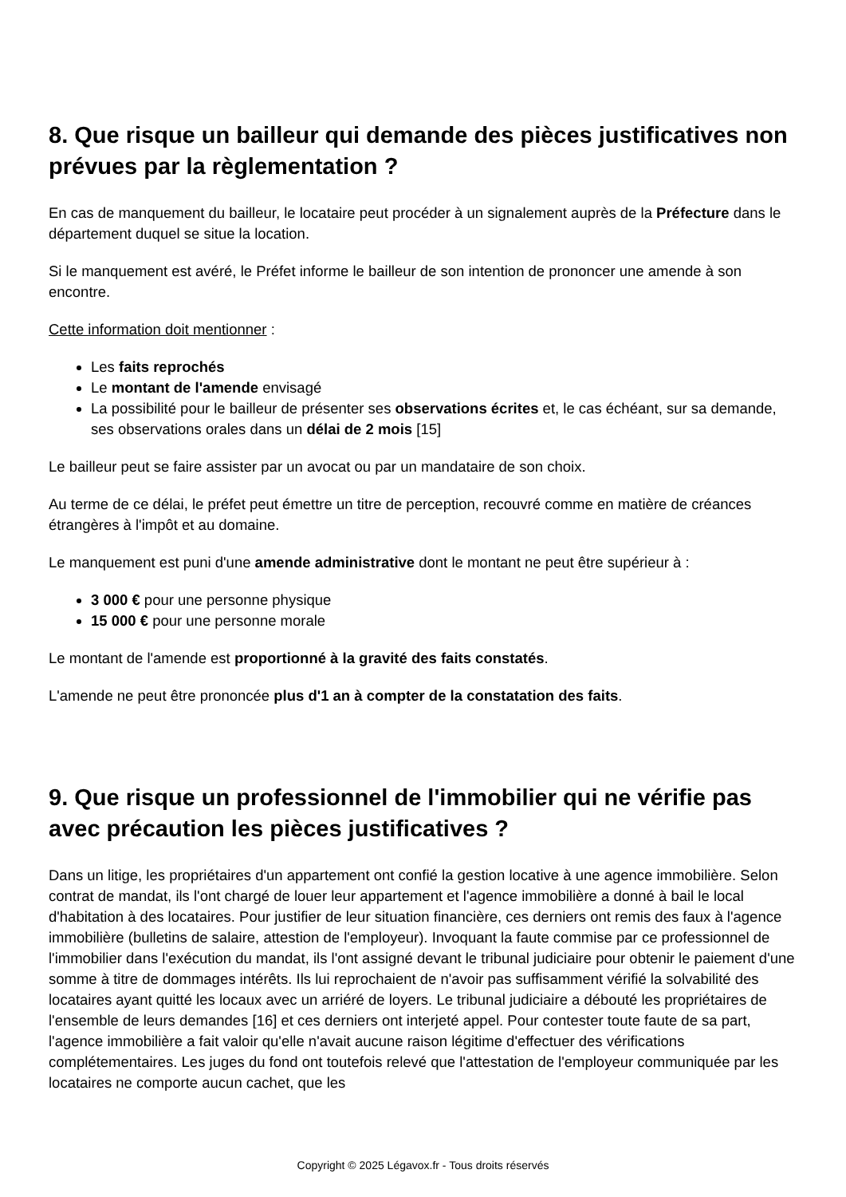8. Que risque un bailleur qui demande des pièces justificatives non prévues par la règlementation ?
En cas de manquement du bailleur, le locataire peut procéder à un signalement auprès de la Préfecture dans le département duquel se situe la location.
Si le manquement est avéré, le Préfet informe le bailleur de son intention de prononcer une amende à son encontre.
Cette information doit mentionner :
Les faits reprochés
Le montant de l'amende envisagé
La possibilité pour le bailleur de présenter ses observations écrites et, le cas échéant, sur sa demande, ses observations orales dans un délai de 2 mois [15]
Le bailleur peut se faire assister par un avocat ou par un mandataire de son choix.
Au terme de ce délai, le préfet peut émettre un titre de perception, recouvré comme en matière de créances étrangères à l'impôt et au domaine.
Le manquement est puni d'une amende administrative dont le montant ne peut être supérieur à :
3 000 € pour une personne physique
15 000 € pour une personne morale
Le montant de l'amende est proportionné à la gravité des faits constatés.
L'amende ne peut être prononcée plus d'1 an à compter de la constatation des faits.
9. Que risque un professionnel de l'immobilier qui ne vérifie pas avec précaution les pièces justificatives ?
Dans un litige, les propriétaires d'un appartement ont confié la gestion locative à une agence immobilière. Selon contrat de mandat, ils l'ont chargé de louer leur appartement et l'agence immobilière a donné à bail le local d'habitation à des locataires. Pour justifier de leur situation financière, ces derniers ont remis des faux à l'agence immobilière (bulletins de salaire, attestion de l'employeur). Invoquant la faute commise par ce professionnel de l'immobilier dans l'exécution du mandat, ils l'ont assigné devant le tribunal judiciaire pour obtenir le paiement d'une somme à titre de dommages intérêts. Ils lui reprochaient de n'avoir pas suffisamment vérifié la solvabilité des locataires ayant quitté les locaux avec un arriéré de loyers. Le tribunal judiciaire a débouté les propriétaires de l'ensemble de leurs demandes [16] et ces derniers ont interjeté appel. Pour contester toute faute de sa part, l'agence immobilière a fait valoir qu'elle n'avait aucune raison légitime d'effectuer des vérifications complétementaires. Les juges du fond ont toutefois relevé que l'attestation de l'employeur communiquée par les locataires ne comporte aucun cachet, que les
Copyright © 2025 Légavox.fr - Tous droits réservés